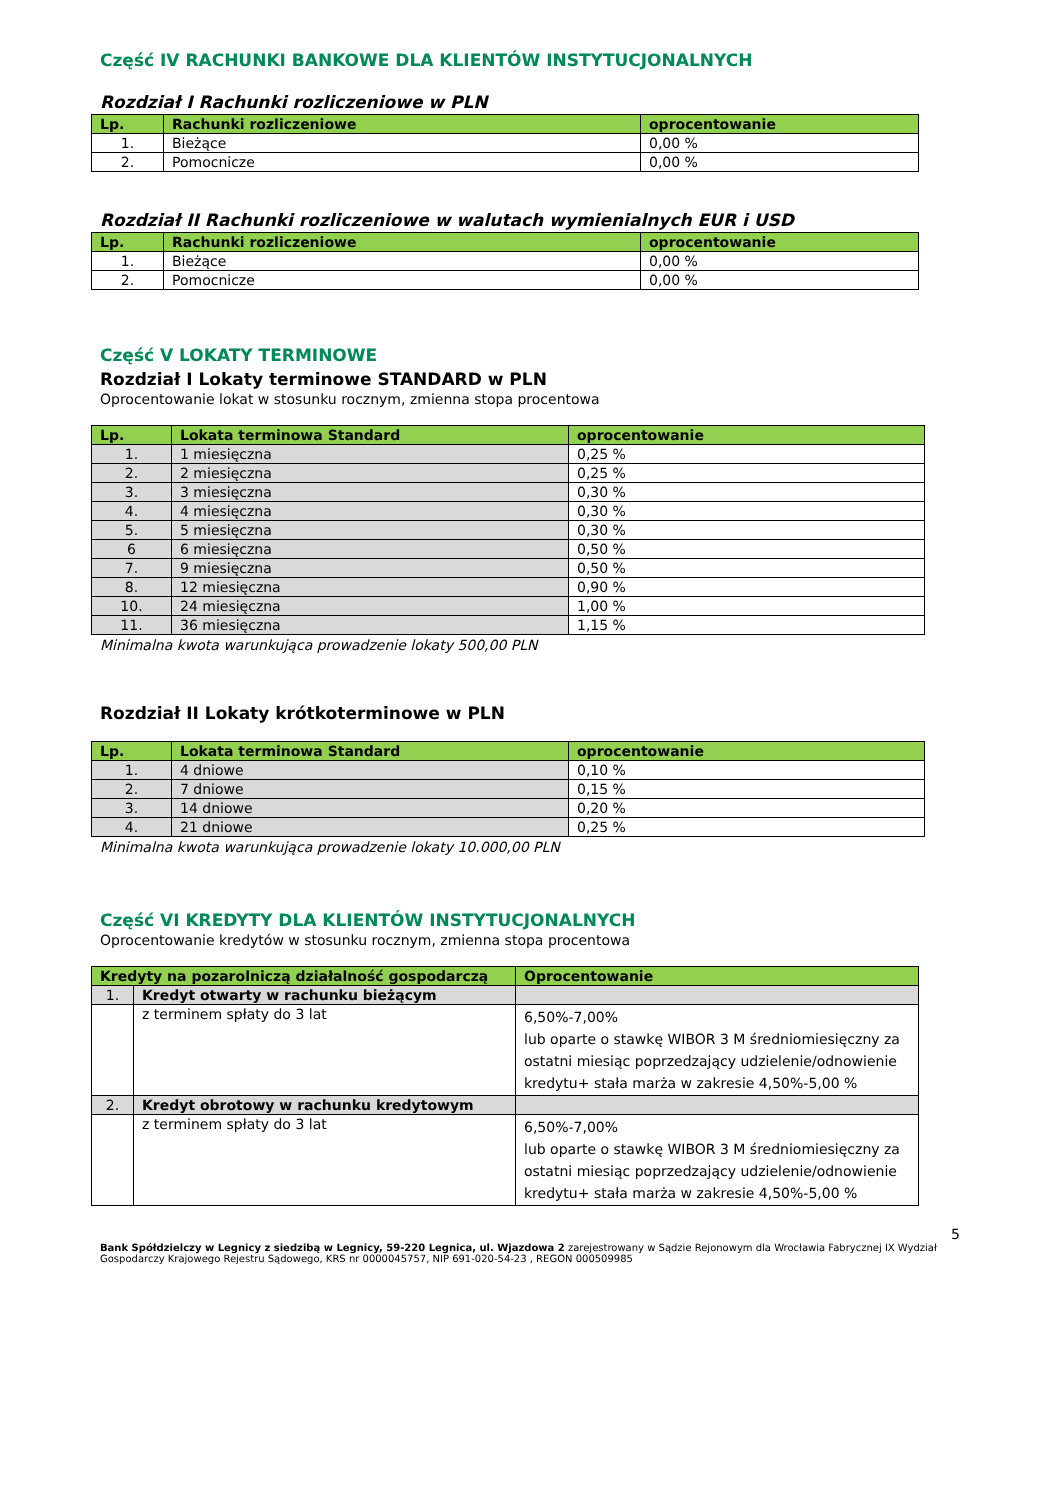Część IV RACHUNKI BANKOWE DLA KLIENTÓW INSTYTUCJONALNYCH
Rozdział I Rachunki rozliczeniowe w PLN
| Lp. | Rachunki rozliczeniowe | oprocentowanie |
| --- | --- | --- |
| 1. | Bieżące | 0,00 % |
| 2. | Pomocnicze | 0,00 % |
Rozdział II Rachunki rozliczeniowe w walutach wymienialnych EUR i USD
| Lp. | Rachunki rozliczeniowe | oprocentowanie |
| --- | --- | --- |
| 1. | Bieżące | 0,00 % |
| 2. | Pomocnicze | 0,00 % |
Część V LOKATY TERMINOWE
Rozdział I Lokaty terminowe STANDARD w PLN
Oprocentowanie lokat w stosunku rocznym, zmienna stopa procentowa
| Lp. | Lokata terminowa Standard | oprocentowanie |
| --- | --- | --- |
| 1. | 1 miesięczna | 0,25 % |
| 2. | 2 miesięczna | 0,25 % |
| 3. | 3 miesięczna | 0,30 % |
| 4. | 4 miesięczna | 0,30 % |
| 5. | 5 miesięczna | 0,30 % |
| 6 | 6 miesięczna | 0,50 % |
| 7. | 9 miesięczna | 0,50 % |
| 8. | 12 miesięczna | 0,90 % |
| 10. | 24 miesięczna | 1,00 % |
| 11. | 36 miesięczna | 1,15 % |
Minimalna kwota warunkująca prowadzenie lokaty 500,00 PLN
Rozdział II Lokaty krótkoterminowe w PLN
| Lp. | Lokata terminowa Standard | oprocentowanie |
| --- | --- | --- |
| 1. | 4 dniowe | 0,10 % |
| 2. | 7 dniowe | 0,15 % |
| 3. | 14 dniowe | 0,20 % |
| 4. | 21 dniowe | 0,25 % |
Minimalna kwota warunkująca prowadzenie lokaty 10.000,00 PLN
Część VI KREDYTY DLA KLIENTÓW INSTYTUCJONALNYCH
Oprocentowanie kredytów w stosunku rocznym, zmienna stopa procentowa
| Kredyty na pozarolniczą działalność gospodarczą | | Oprocentowanie |
| --- | --- | --- |
| 1. | Kredyt otwarty w rachunku bieżącym | |
| | z terminem spłaty do 3 lat | 6,50%-7,00% lub oparte o stawkę WIBOR 3 M średniomiesięczny za ostatni miesiąc poprzedzający udzielenie/odnowienie kredytu+ stała marża w zakresie 4,50%-5,00 % |
| 2. | Kredyt obrotowy w rachunku kredytowym | |
| | z terminem spłaty do 3 lat | 6,50%-7,00% lub oparte o stawkę WIBOR 3 M średniomiesięczny za ostatni miesiąc poprzedzający udzielenie/odnowienie kredytu+ stała marża w zakresie 4,50%-5,00 % |
5
Bank Spółdzielczy w Legnicy z siedzibą w Legnicy, 59-220 Legnica, ul. Wjazdowa 2 zarejestrowany w Sądzie Rejonowym dla Wrocławia Fabrycznej IX Wydział Gospodarczy Krajowego Rejestru Sądowego, KRS nr 0000045757, NIP 691-020-54-23 , REGON 000509985